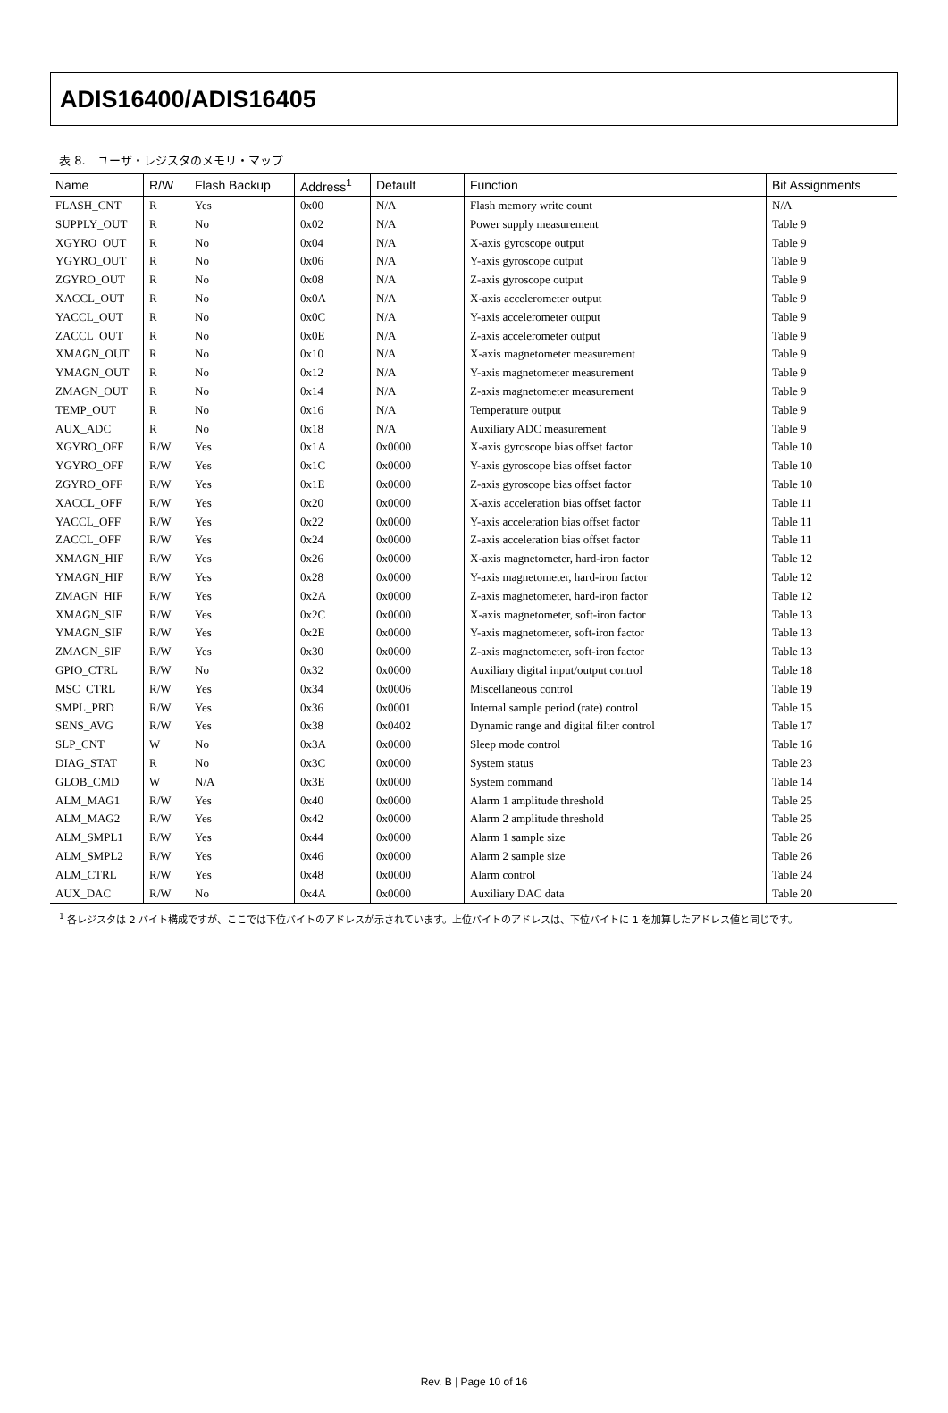ADIS16400/ADIS16405
表 8.　ユーザ・レジスタのメモリ・マップ
| Name | R/W | Flash Backup | Address<sup>1</sup> | Default | Function | Bit Assignments |
| --- | --- | --- | --- | --- | --- | --- |
| FLASH_CNT | R | Yes | 0x00 | N/A | Flash memory write count | N/A |
| SUPPLY_OUT | R | No | 0x02 | N/A | Power supply measurement | Table 9 |
| XGYRO_OUT | R | No | 0x04 | N/A | X-axis gyroscope output | Table 9 |
| YGYRO_OUT | R | No | 0x06 | N/A | Y-axis gyroscope output | Table 9 |
| ZGYRO_OUT | R | No | 0x08 | N/A | Z-axis gyroscope output | Table 9 |
| XACCL_OUT | R | No | 0x0A | N/A | X-axis accelerometer output | Table 9 |
| YACCL_OUT | R | No | 0x0C | N/A | Y-axis accelerometer output | Table 9 |
| ZACCL_OUT | R | No | 0x0E | N/A | Z-axis accelerometer output | Table 9 |
| XMAGN_OUT | R | No | 0x10 | N/A | X-axis magnetometer measurement | Table 9 |
| YMAGN_OUT | R | No | 0x12 | N/A | Y-axis magnetometer measurement | Table 9 |
| ZMAGN_OUT | R | No | 0x14 | N/A | Z-axis magnetometer measurement | Table 9 |
| TEMP_OUT | R | No | 0x16 | N/A | Temperature output | Table 9 |
| AUX_ADC | R | No | 0x18 | N/A | Auxiliary ADC measurement | Table 9 |
| XGYRO_OFF | R/W | Yes | 0x1A | 0x0000 | X-axis gyroscope bias offset factor | Table 10 |
| YGYRO_OFF | R/W | Yes | 0x1C | 0x0000 | Y-axis gyroscope bias offset factor | Table 10 |
| ZGYRO_OFF | R/W | Yes | 0x1E | 0x0000 | Z-axis gyroscope bias offset factor | Table 10 |
| XACCL_OFF | R/W | Yes | 0x20 | 0x0000 | X-axis acceleration bias offset factor | Table 11 |
| YACCL_OFF | R/W | Yes | 0x22 | 0x0000 | Y-axis acceleration bias offset factor | Table 11 |
| ZACCL_OFF | R/W | Yes | 0x24 | 0x0000 | Z-axis acceleration bias offset factor | Table 11 |
| XMAGN_HIF | R/W | Yes | 0x26 | 0x0000 | X-axis magnetometer, hard-iron factor | Table 12 |
| YMAGN_HIF | R/W | Yes | 0x28 | 0x0000 | Y-axis magnetometer, hard-iron factor | Table 12 |
| ZMAGN_HIF | R/W | Yes | 0x2A | 0x0000 | Z-axis magnetometer, hard-iron factor | Table 12 |
| XMAGN_SIF | R/W | Yes | 0x2C | 0x0000 | X-axis magnetometer, soft-iron factor | Table 13 |
| YMAGN_SIF | R/W | Yes | 0x2E | 0x0000 | Y-axis magnetometer, soft-iron factor | Table 13 |
| ZMAGN_SIF | R/W | Yes | 0x30 | 0x0000 | Z-axis magnetometer, soft-iron factor | Table 13 |
| GPIO_CTRL | R/W | No | 0x32 | 0x0000 | Auxiliary digital input/output control | Table 18 |
| MSC_CTRL | R/W | Yes | 0x34 | 0x0006 | Miscellaneous control | Table 19 |
| SMPL_PRD | R/W | Yes | 0x36 | 0x0001 | Internal sample period (rate) control | Table 15 |
| SENS_AVG | R/W | Yes | 0x38 | 0x0402 | Dynamic range and digital filter control | Table 17 |
| SLP_CNT | W | No | 0x3A | 0x0000 | Sleep mode control | Table 16 |
| DIAG_STAT | R | No | 0x3C | 0x0000 | System status | Table 23 |
| GLOB_CMD | W | N/A | 0x3E | 0x0000 | System command | Table 14 |
| ALM_MAG1 | R/W | Yes | 0x40 | 0x0000 | Alarm 1 amplitude threshold | Table 25 |
| ALM_MAG2 | R/W | Yes | 0x42 | 0x0000 | Alarm 2 amplitude threshold | Table 25 |
| ALM_SMPL1 | R/W | Yes | 0x44 | 0x0000 | Alarm 1 sample size | Table 26 |
| ALM_SMPL2 | R/W | Yes | 0x46 | 0x0000 | Alarm 2 sample size | Table 26 |
| ALM_CTRL | R/W | Yes | 0x48 | 0x0000 | Alarm control | Table 24 |
| AUX_DAC | R/W | No | 0x4A | 0x0000 | Auxiliary DAC data | Table 20 |
<sup>1</sup> 各レジスタは 2 バイト構成ですが、ここでは下位バイトのアドレスが示されています。上位バイトのアドレスは、下位バイトに 1 を加算したアドレス値と同じです。
Rev. B | Page 10 of 16